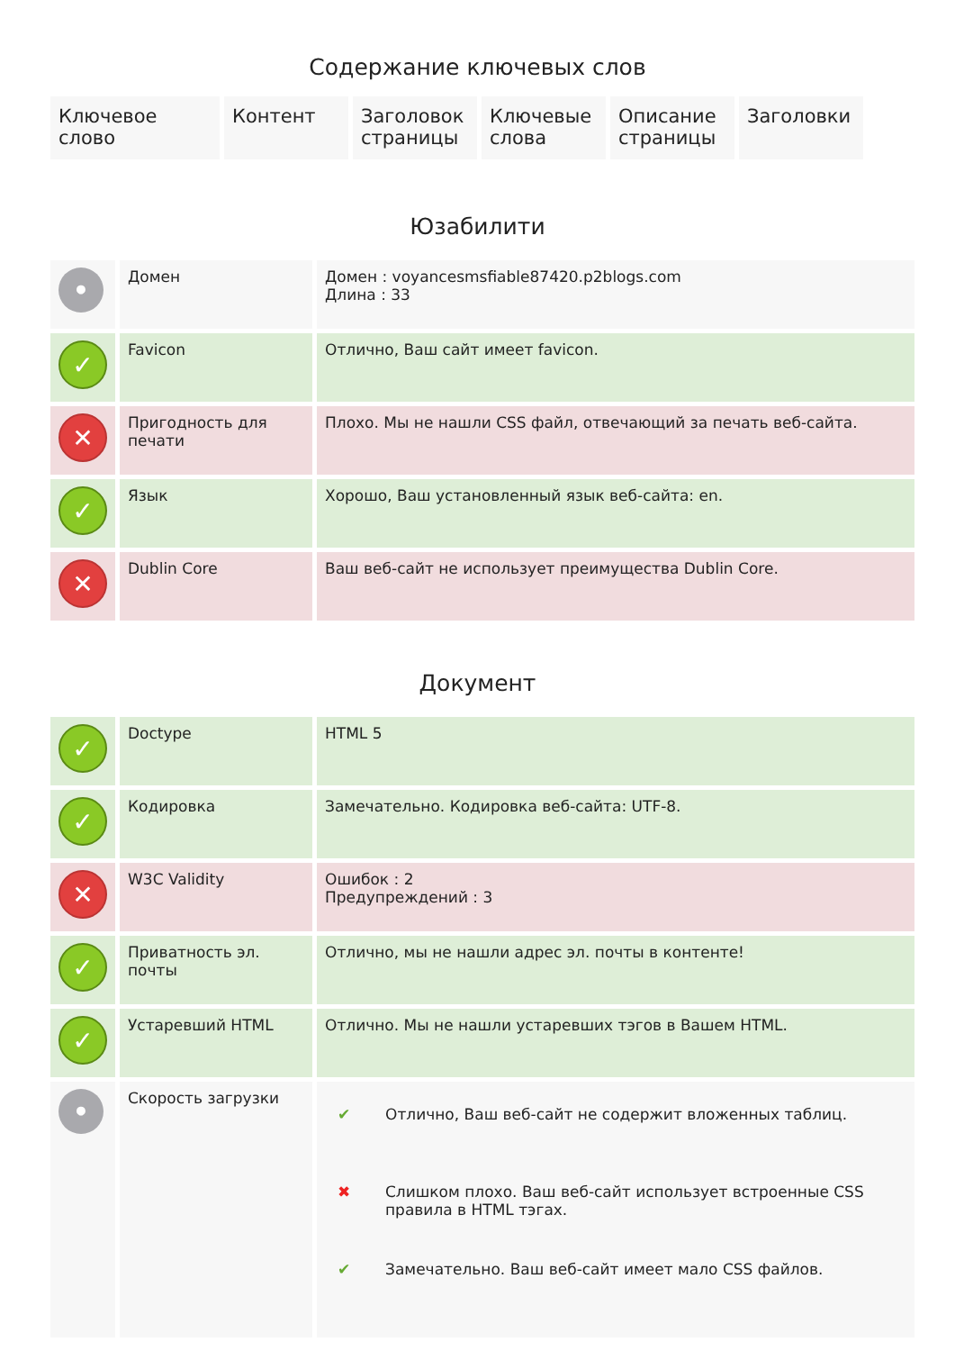Содержание ключевых слов
| Ключевое слово | Контент | Заголовок страницы | Ключевые слова | Описание страницы | Заголовки |
Юзабилити
| • | Домен | Домен : voyancesmsfiable87420.p2blogs.com Длина : 33 |
| ✓ | Favicon | Отлично, Ваш сайт имеет favicon. |
| ✕ | Пригодность для печати | Плохо. Мы не нашли CSS файл, отвечающий за печать веб-сайта. |
| ✓ | Язык | Хорошо, Ваш установленный язык веб-сайта: en. |
| ✕ | Dublin Core | Ваш веб-сайт не использует преимущества Dublin Core. |
Документ
| ✓ | Doctype | HTML 5 |
| ✓ | Кодировка | Замечательно. Кодировка веб-сайта: UTF-8. |
| ✕ | W3C Validity | Ошибок : 2 Предупреждений : 3 |
| ✓ | Приватность эл. почты | Отлично, мы не нашли адрес эл. почты в контенте! |
| ✓ | Устаревший HTML | Отлично. Мы не нашли устаревших тэгов в Вашем HTML. |
| • | Скорость загрузки | / ✔ / Отлично, Ваш веб-сайт не содержит вложенных таблиц. / / ✖ / Слишком плохо. Ваш веб-сайт использует встроенные CSS правила в HTML тэгах. / / ✔ / Замечательно. Ваш веб-сайт имеет мало CSS файлов. / |